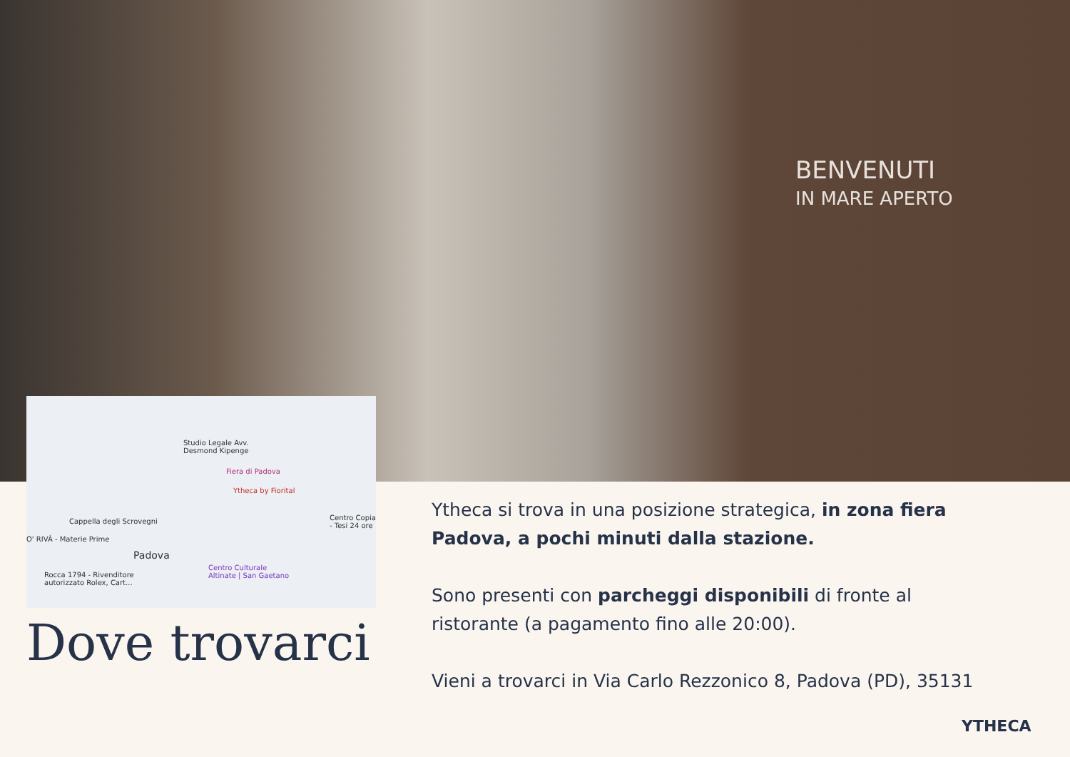BENVENUTI
IN MARE APERTO
Studio Legale Avv.
Desmond Kipenge
Fiera di Padova
Ytheca by Fiorital
Cappella degli Scrovegni
O' RIVÀ - Materie Prime
Padova
Rocca 1794 - Rivenditore
autorizzato Rolex, Cart...
Centro Culturale
Altinate | San Gaetano
Centro Copia
- Tesi 24 ore
Dove trovarci
Ytheca si trova in una posizione strategica, in zona fiera Padova, a pochi minuti dalla stazione.
Sono presenti con parcheggi disponibili di fronte al ristorante (a pagamento fino alle 20:00).
Vieni a trovarci in Via Carlo Rezzonico 8, Padova (PD), 35131
YTHECA